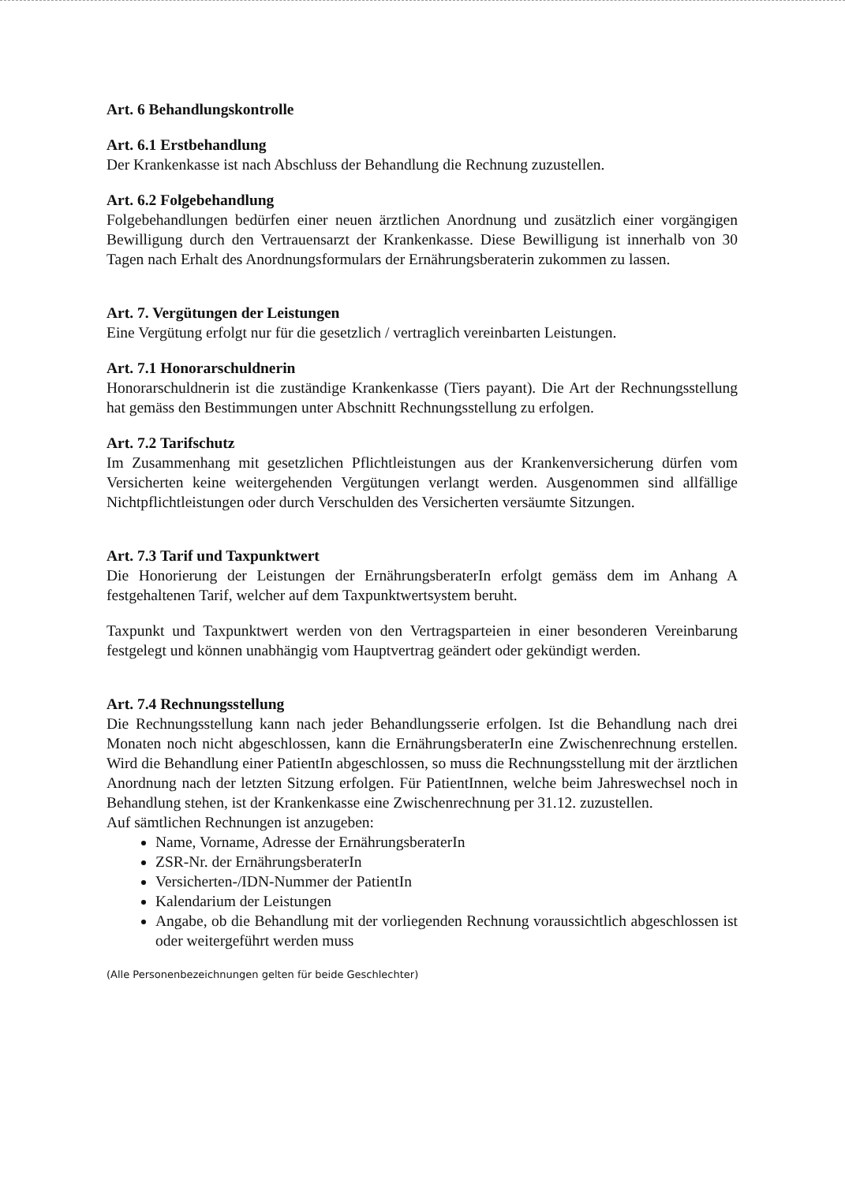Art. 6 Behandlungskontrolle
Art. 6.1 Erstbehandlung
Der Krankenkasse ist nach Abschluss der Behandlung die Rechnung zuzustellen.
Art. 6.2 Folgebehandlung
Folgebehandlungen bedürfen einer neuen ärztlichen Anordnung und zusätzlich einer vorgängigen Bewilligung durch den Vertrauensarzt der Krankenkasse. Diese Bewilligung ist innerhalb von 30 Tagen nach Erhalt des Anordnungsformulars der Ernährungsberaterin zukommen zu lassen.
Art. 7. Vergütungen der Leistungen
Eine Vergütung erfolgt nur für die gesetzlich / vertraglich vereinbarten Leistungen.
Art. 7.1 Honorarschuldnerin
Honorarschuldnerin ist die zuständige Krankenkasse (Tiers payant). Die Art der Rechnungsstellung hat gemäss den Bestimmungen unter Abschnitt Rechnungsstellung zu erfolgen.
Art. 7.2 Tarifschutz
Im Zusammenhang mit gesetzlichen Pflichtleistungen aus der Krankenversicherung dürfen vom Versicherten keine weitergehenden Vergütungen verlangt werden. Ausgenommen sind allfällige Nichtpflichtleistungen oder durch Verschulden des Versicherten versäumte Sitzungen.
Art. 7.3 Tarif und Taxpunktwert
Die Honorierung der Leistungen der ErnährungsberaterIn erfolgt gemäss dem im Anhang A festgehaltenen Tarif, welcher auf dem Taxpunktwertsystem beruht.
Taxpunkt und Taxpunktwert werden von den Vertragsparteien in einer besonderen Vereinbarung festgelegt und können unabhängig vom Hauptvertrag geändert oder gekündigt werden.
Art. 7.4 Rechnungsstellung
Die Rechnungsstellung kann nach jeder Behandlungsserie erfolgen. Ist die Behandlung nach drei Monaten noch nicht abgeschlossen, kann die ErnährungsberaterIn eine Zwischenrechnung erstellen. Wird die Behandlung einer PatientIn abgeschlossen, so muss die Rechnungsstellung mit der ärztlichen Anordnung nach der letzten Sitzung erfolgen. Für PatientInnen, welche beim Jahreswechsel noch in Behandlung stehen, ist der Krankenkasse eine Zwischenrechnung per 31.12. zuzustellen.
Auf sämtlichen Rechnungen ist anzugeben:
Name, Vorname, Adresse der ErnährungsberaterIn
ZSR-Nr. der ErnährungsberaterIn
Versicherten-/IDN-Nummer der PatientIn
Kalendarium der Leistungen
Angabe, ob die Behandlung mit der vorliegenden Rechnung voraussichtlich abgeschlossen ist oder weitergeführt werden muss
(Alle Personenbezeichnungen gelten für beide Geschlechter)